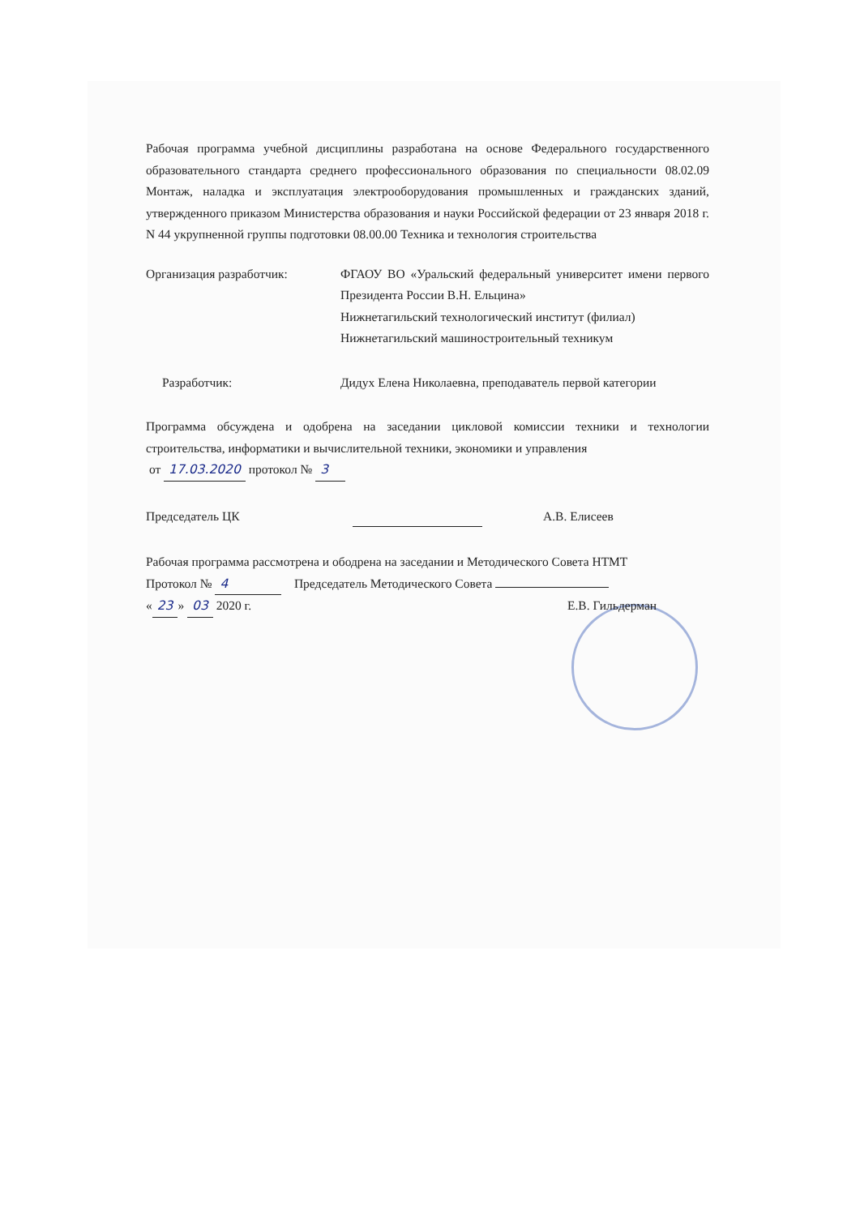Рабочая программа учебной дисциплины разработана на основе Федерального государственного образовательного стандарта среднего профессионального образования по специальности 08.02.09 Монтаж, наладка и эксплуатация электрооборудования промышленных и гражданских зданий, утвержденного приказом Министерства образования и науки Российской федерации от 23 января 2018 г. N 44 укрупненной группы подготовки 08.00.00 Техника и технология строительства
Организация разработчик: ФГАОУ ВО «Уральский федеральный университет имени первого Президента России В.Н. Ельцина»
Нижнетагильский технологический институт (филиал)
Нижнетагильский машиностроительный техникум
Разработчик: Дидух Елена Николаевна, преподаватель первой категории
Программа обсуждена и одобрена на заседании цикловой комиссии техники и технологии строительства, информатики и вычислительной техники, экономики и управления
от 17.03.2020 протокол № 3
Председатель ЦК А.В. Елисеев
Рабочая программа рассмотрена и ободрена на заседании и Методического Совета НТМТ
Протокол № 4 Председатель Методического Совета
« 23 » 03 2020 г. Е.В. Гильдерман